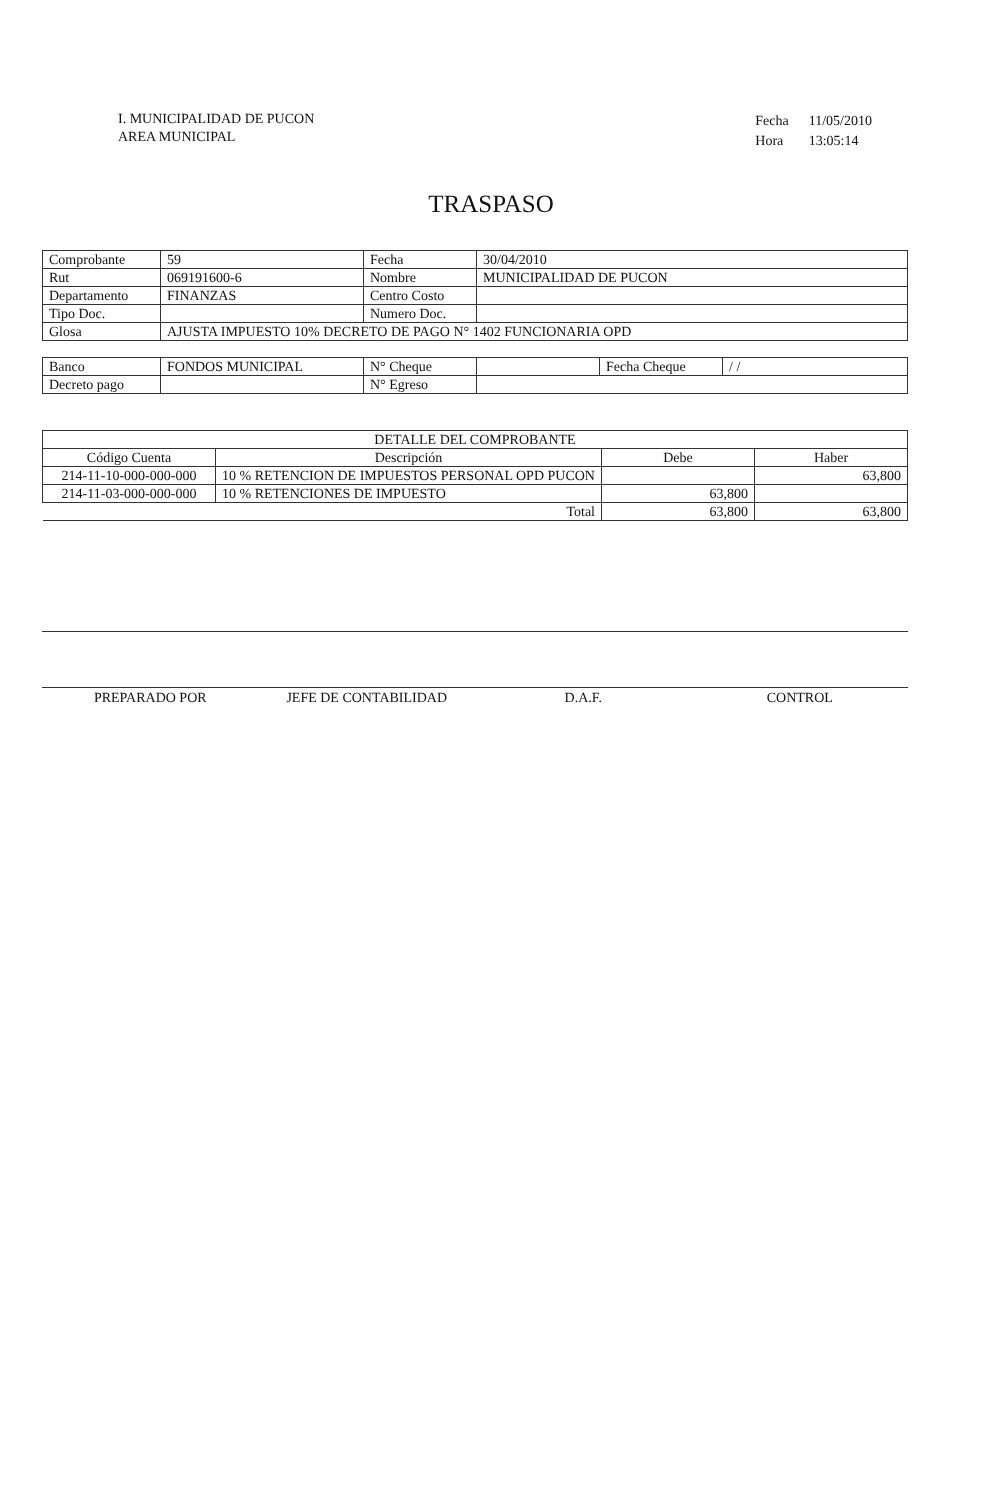I. MUNICIPALIDAD DE PUCON
AREA MUNICIPAL
| Fecha | 11/05/2010 |
| Hora | 13:05:14 |
TRASPASO
| Comprobante | 59 | Fecha | 30/04/2010 |
| Rut | 069191600-6 | Nombre | MUNICIPALIDAD DE PUCON |
| Departamento | FINANZAS | Centro Costo | |
| Tipo Doc. | | Numero Doc. | |
| Glosa | AJUSTA IMPUESTO 10% DECRETO DE PAGO N° 1402 FUNCIONARIA OPD | | |
| Banco | FONDOS MUNICIPAL | N° Cheque | | Fecha Cheque | / / |
| Decreto pago | | N° Egreso | | | |
| DETALLE DEL COMPROBANTE | | | |
| --- | --- | --- | --- |
| Código Cuenta | Descripción | Debe | Haber |
| 214-11-10-000-000-000 | 10 % RETENCION DE IMPUESTOS PERSONAL OPD PUCON | | 63,800 |
| 214-11-03-000-000-000 | 10 % RETENCIONES DE IMPUESTO | 63,800 | |
| Total | | 63,800 | 63,800 |
PREPARADO POR JEFE DE CONTABILIDAD D.A.F. CONTROL